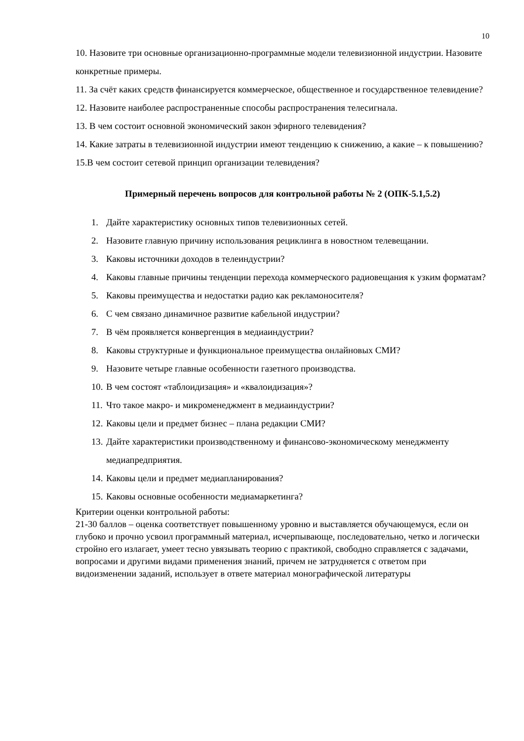10
10. Назовите три основные организационно-программные модели телевизионной индустрии. Назовите конкретные примеры.
11. За счёт каких средств финансируется коммерческое, общественное и государственное телевидение?
12. Назовите наиболее распространенные способы распространения телесигнала.
13. В чем состоит основной экономический закон эфирного телевидения?
14. Какие затраты в телевизионной индустрии имеют тенденцию к снижению, а какие – к повышению?
15.В чем состоит сетевой принцип организации телевидения?
Примерный перечень вопросов для контрольной работы № 2 (ОПК-5.1,5.2)
1. Дайте характеристику основных типов телевизионных сетей.
2. Назовите главную причину использования рециклинга в новостном телевещании.
3. Каковы источники доходов в телеиндустрии?
4. Каковы главные причины тенденции перехода коммерческого радиовещания к узким форматам?
5. Каковы преимущества и недостатки радио как рекламоносителя?
6. С чем связано динамичное развитие кабельной индустрии?
7. В чём проявляется конвергенция в медиаиндустрии?
8. Каковы структурные и функциональное преимущества онлайновых СМИ?
9. Назовите четыре главные особенности газетного производства.
10. В чем состоят «таблоидизация» и «квалоидизация»?
11. Что такое макро- и микроменеджмент в медиаиндустрии?
12. Каковы цели и предмет бизнес – плана редакции СМИ?
13. Дайте характеристики производственному и финансово-экономическому менеджменту медиапредприятия.
14. Каковы цели и предмет медиапланирования?
15. Каковы основные особенности медиамаркетинга?
Критерии оценки контрольной работы:
21-30 баллов – оценка соответствует повышенному уровню и выставляется обучающемуся, если он глубоко и прочно усвоил программный материал, исчерпывающе, последовательно, четко и логически стройно его излагает, умеет тесно увязывать теорию с практикой, свободно справляется с задачами, вопросами и другими видами применения знаний, причем не затрудняется с ответом при видоизменении заданий, использует в ответе материал монографической литературы